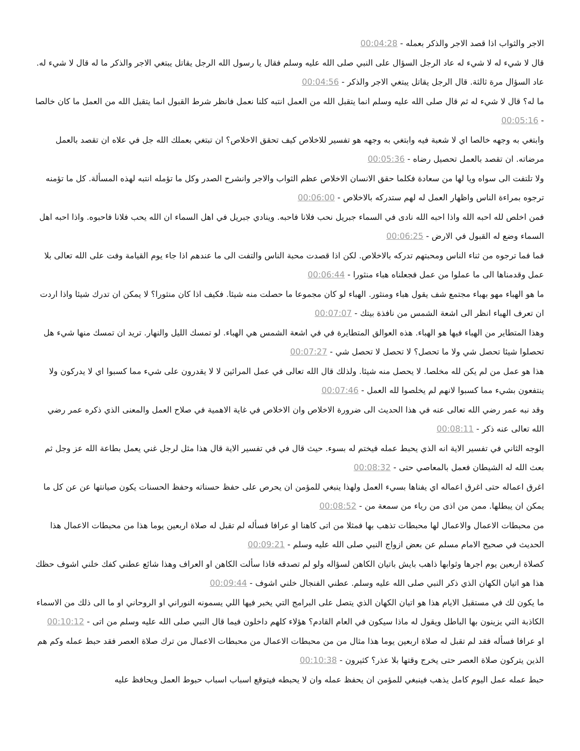الاجر والثواب اذا قصد الاجر والذكر بعمله - 00:04:28
قال لا شيء له لا شيء له عاد الرجل السؤال على النبي صلى الله عليه وسلم فقال يا رسول الله الرجل يقاتل يبتغي الاجر والذكر ما له قال لا شيء له. عاد السؤال مرة ثالثة. قال الرجل يقاتل يبتغي الاجر والذكر - 00:04:56
ما له؟ قال لا شيء له ثم قال صلى الله عليه وسلم انما يتقبل الله من العمل انتبه كلنا نعمل فانظر شرط القبول انما يتقبل الله من العمل ما كان خالصا - 00:05:16
وابتغي به وجهه خالصا اي لا شعبة فيه وابتغي به وجهه هو تفسير للاخلاص كيف تحقق الاخلاص؟ ان تبتغي بعملك الله جل في علاه ان تقصد بالعمل مرضاته. ان تقصد بالعمل تحصيل رضاه - 00:05:36
ولا تلتفت الى سواه ويا لها من سعادة فكلما حقق الانسان الاخلاص عظم الثواب والاجر وانشرح الصدر وكل ما تؤمله انتبه لهذه المسألة. كل ما تؤمنه ترجوه بمراءة الناس واظهار العمل له لهم ستدركه بالاخلاص - 00:06:00
فمن اخلص لله احبه الله واذا احبه الله نادى في السماء جبريل نحب فلانا فاحبه. وينادي جبريل في اهل السماء ان الله يحب فلانا فاحبوه. واذا احبه اهل السماء وضع له القبول في الارض - 00:06:25
فما فما ترجوه من ثناء الناس ومحبتهم تدركه بالاخلاص. لكن اذا قصدت محبة الناس والتفت الى ما عندهم اذا جاء يوم القيامة وفت على الله تعالى بلا عمل وقدمناها الى ما عملوا من عمل فجعلناه هباء منثورا - 00:06:44
ما هو الهباء مهو بهباء مجتمع شف يقول هباء ومنثور. الهباء لو كان مجموعا ما حصلت منه شيئا. فكيف اذا كان منثورا؟ لا يمكن ان تدرك شيئا واذا اردت ان تعرف الهباء انظر الى اشعة الشمس من نافذة بيتك - 00:07:07
وهذا المتطاير من الهباء فيها هو الهباء. هذه العوالق المتطايرة في في اشعة الشمس هي الهباء. لو تمسك الليل والنهار. تريد ان تمسك منها شيء هل تحصلوا شيئا تحصل شي ولا ما تحصل؟ لا تحصل لا تحصل شي - 00:07:27
هذا هو عمل من لم يكن لله مخلصا. لا يحصل منه شيئا. ولذلك قال الله تعالى في عمل المرائين لا لا يقدرون على شيء مما كسبوا اي لا يدركون ولا ينتفعون بشيء مما كسبوا لانهم لم يخلصوا لله العمل - 00:07:46
وقد نبه عمر رضي الله تعالى عنه في هذا الحديث الى ضرورة الاخلاص وان الاخلاص في غاية الاهمية في صلاح العمل والمعنى الذي ذكره عمر رضي الله تعالى عنه ذكر - 00:08:11
الوجه الثاني في تفسير الاية انه الذي يحبط عمله فيختم له بسوء. حيث قال في في تفسير الاية قال هذا مثل لرجل غني يعمل بطاعة الله عز وجل ثم بعث الله له الشيطان فعمل بالمعاصي حتى - 00:08:32
اغرق اعماله حتى اغرق اعماله اي يفناها بسيء العمل ولهذا ينبغي للمؤمن ان يحرص على حفظ حسناته وحفظ الحسنات يكون صيانتها عن عن كل ما يمكن ان يبطلها. ممن من اذى من رياء من سمعة من - 00:08:52
من محبطات الاعمال والاعمال لها محبطات تذهب بها فمثلا من اتى كاهنا او عرافا فسأله لم تقبل له صلاة اربعين يوما هذا من محبطات الاعمال هذا الحديث في صحيح الامام مسلم عن بعض ازواج النبي صلى الله عليه وسلم - 00:09:21
كصلاة اربعين يوم اجرها وثوابها ذاهب بايش باتيان الكاهن لسؤاله ولو لم تصدقه فاذا سألت الكاهن او العراف وهذا شائع عطني كفك خلني اشوف حظك هذا هو اتيان الكهان الذي ذكر النبي صلى الله عليه وسلم. عطني الفنجال خلني اشوف - 00:09:44
ما يكون لك في مستقبل الايام هذا هو اتيان الكهان الذي يتصل على البرامج التي يخبر فيها اللي يسمونه النوراني او الروحاني او ما الى ذلك من الاسماء الكاذبة التي يزينون بها الباطل ويقول له ماذا سيكون في العام القادم؟ هؤلاء كلهم داخلون فيما قال النبي صلى الله عليه وسلم من اتى - 00:10:12
او عرافا فسأله فقد لم تقبل له صلاة اربعين يوما هذا مثال من من محبطات الاعمال من محبطات الاعمال من ترك صلاة العصر فقد حبط عمله وكم هم الذين يتركون صلاة العصر حتى يخرج وقتها بلا عذر؟ كثيرون - 00:10:38
حبط عمله عمل اليوم كامل يذهب فينبغي للمؤمن ان يحفظ عمله وان لا يحبطه فيتوقع اسباب اسباب حبوط العمل ويحافظ عليه